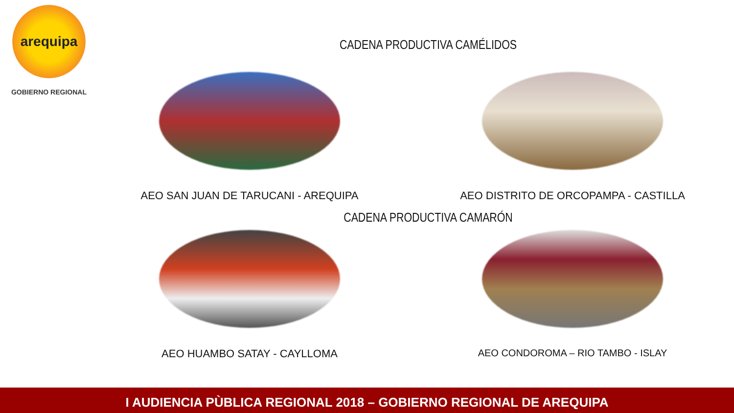arequipa
GOBIERNO REGIONAL
CADENA PRODUCTIVA CAMÉLIDOS
AEO SAN JUAN DE TARUCANI - AREQUIPA AEO DISTRITO DE ORCOPAMPA - CASTILLA
CADENA PRODUCTIVA CAMARÓN
AEO HUAMBO SATAY - CAYLLOMA AEO CONDOROMA – RIO TAMBO - ISLAY
I AUDIENCIA PÙBLICA REGIONAL 2018 – GOBIERNO REGIONAL DE AREQUIPA